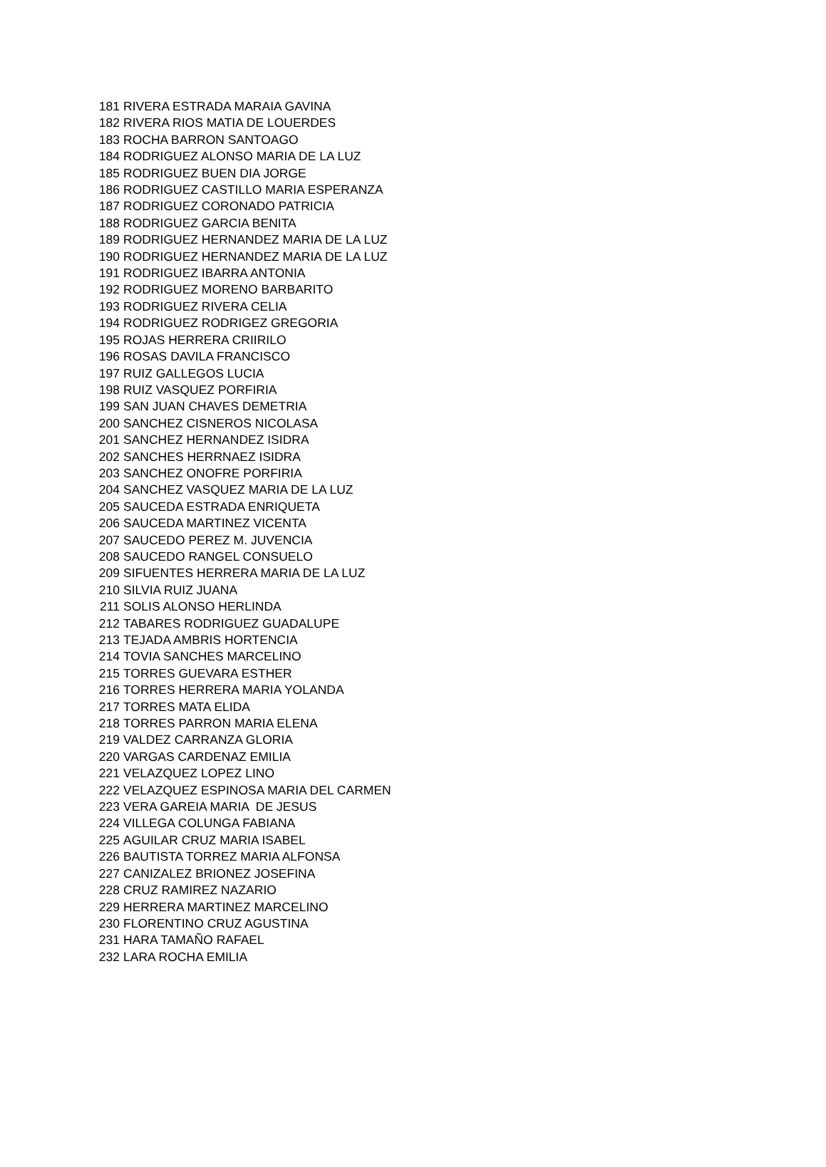| 181 | RIVERA ESTRADA MARAIA GAVINA |
| 182 | RIVERA RIOS MATIA DE LOUERDES |
| 183 | ROCHA BARRON SANTOAGO |
| 184 | RODRIGUEZ ALONSO MARIA DE LA LUZ |
| 185 | RODRIGUEZ BUEN DIA JORGE |
| 186 | RODRIGUEZ CASTILLO MARIA ESPERANZA |
| 187 | RODRIGUEZ CORONADO PATRICIA |
| 188 | RODRIGUEZ GARCIA BENITA |
| 189 | RODRIGUEZ HERNANDEZ MARIA DE LA LUZ |
| 190 | RODRIGUEZ HERNANDEZ MARIA DE LA LUZ |
| 191 | RODRIGUEZ IBARRA ANTONIA |
| 192 | RODRIGUEZ MORENO BARBARITO |
| 193 | RODRIGUEZ RIVERA CELIA |
| 194 | RODRIGUEZ RODRIGEZ GREGORIA |
| 195 | ROJAS HERRERA CRIIRILO |
| 196 | ROSAS DAVILA FRANCISCO |
| 197 | RUIZ GALLEGOS LUCIA |
| 198 | RUIZ VASQUEZ PORFIRIA |
| 199 | SAN JUAN CHAVES DEMETRIA |
| 200 | SANCHEZ CISNEROS NICOLASA |
| 201 | SANCHEZ HERNANDEZ ISIDRA |
| 202 | SANCHES HERRNAEZ ISIDRA |
| 203 | SANCHEZ ONOFRE PORFIRIA |
| 204 | SANCHEZ VASQUEZ MARIA DE LA LUZ |
| 205 | SAUCEDA ESTRADA ENRIQUETA |
| 206 | SAUCEDA MARTINEZ VICENTA |
| 207 | SAUCEDO PEREZ M. JUVENCIA |
| 208 | SAUCEDO RANGEL CONSUELO |
| 209 | SIFUENTES HERRERA MARIA DE LA LUZ |
| 210 | SILVIA RUIZ JUANA |
| 211 | SOLIS ALONSO HERLINDA |
| 212 | TABARES RODRIGUEZ GUADALUPE |
| 213 | TEJADA AMBRIS HORTENCIA |
| 214 | TOVIA SANCHES MARCELINO |
| 215 | TORRES GUEVARA ESTHER |
| 216 | TORRES HERRERA MARIA YOLANDA |
| 217 | TORRES MATA ELIDA |
| 218 | TORRES PARRON MARIA ELENA |
| 219 | VALDEZ CARRANZA GLORIA |
| 220 | VARGAS CARDENAZ EMILIA |
| 221 | VELAZQUEZ LOPEZ LINO |
| 222 | VELAZQUEZ ESPINOSA MARIA DEL CARMEN |
| 223 | VERA GAREIA MARIA DE JESUS |
| 224 | VILLEGA COLUNGA FABIANA |
| 225 | AGUILAR CRUZ MARIA ISABEL |
| 226 | BAUTISTA TORREZ MARIA ALFONSA |
| 227 | CANIZALEZ BRIONEZ JOSEFINA |
| 228 | CRUZ RAMIREZ NAZARIO |
| 229 | HERRERA MARTINEZ MARCELINO |
| 230 | FLORENTINO CRUZ AGUSTINA |
| 231 | HARA TAMAÑO RAFAEL |
| 232 | LARA ROCHA EMILIA |